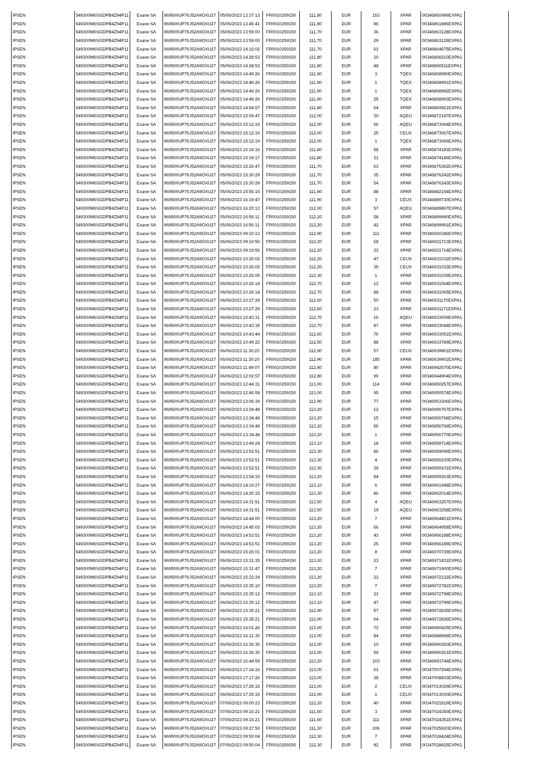| IPSEN | 549300M6SGDPB4Z94P11 | Exane SA | 969500UP76J52A9OXU27 | 05/06/2023 13:37:13 | FR0010259150 | 111,80 | EUR | 153 | XPAR | 00346860999EXPA1 | |
| IPSEN | 549300M6SGDPB4Z94P11 | Exane SA | 969500UP76J52A9OXU27 | 05/06/2023 13:45:41 | FR0010259150 | 111,80 | EUR | 86 | XPAR | 00346861886EXPA1 | |
| IPSEN | 549300M6SGDPB4Z94P11 | Exane SA | 969500UP76J52A9OXU27 | 05/06/2023 13:59:00 | FR0010259150 | 111,70 | EUR | 36 | XPAR | 00346863128EXPA1 | |
| IPSEN | 549300M6SGDPB4Z94P11 | Exane SA | 969500UP76J52A9OXU27 | 05/06/2023 13:59:00 | FR0010259150 | 111,70 | EUR | 29 | XPAR | 00346863129EXPA1 | |
| IPSEN | 549300M6SGDPB4Z94P11 | Exane SA | 969500UP76J52A9OXU27 | 05/06/2023 14:16:02 | FR0010259150 | 111,70 | EUR | 61 | XPAR | 00346864675EXPA1 | |
| IPSEN | 549300M6SGDPB4Z94P11 | Exane SA | 969500UP76J52A9OXU27 | 05/06/2023 14:28:53 | FR0010259150 | 111,80 | EUR | 10 | XPAR | 00346866510EXPA1 | |
| IPSEN | 549300M6SGDPB4Z94P11 | Exane SA | 969500UP76J52A9OXU27 | 05/06/2023 14:28:53 | FR0010259150 | 111,80 | EUR | 48 | XPAR | 00346866511EXPA1 | |
| IPSEN | 549300M6SGDPB4Z94P11 | Exane SA | 969500UP76J52A9OXU27 | 05/06/2023 14:49:26 | FR0010259150 | 111,90 | EUR | 3 | TQEX | 00346868990EXPA1 | |
| IPSEN | 549300M6SGDPB4Z94P11 | Exane SA | 969500UP76J52A9OXU27 | 05/06/2023 14:49:26 | FR0010259150 | 111,90 | EUR | 1 | TQEX | 00346868991EXPA1 | |
| IPSEN | 549300M6SGDPB4Z94P11 | Exane SA | 969500UP76J52A9OXU27 | 05/06/2023 14:49:26 | FR0010259150 | 111,90 | EUR | 1 | TQEX | 00346868992EXPA1 | |
| IPSEN | 549300M6SGDPB4Z94P11 | Exane SA | 969500UP76J52A9OXU27 | 05/06/2023 14:49:26 | FR0010259150 | 111,90 | EUR | 25 | TQEX | 00346868993EXPA1 | |
| IPSEN | 549300M6SGDPB4Z94P11 | Exane SA | 969500UP76J52A9OXU27 | 05/06/2023 14:54:57 | FR0010259150 | 111,80 | EUR | 64 | XPAR | 00346869921EXPA1 | |
| IPSEN | 549300M6SGDPB4Z94P11 | Exane SA | 969500UP76J52A9OXU27 | 05/06/2023 15:06:47 | FR0010259150 | 112,00 | EUR | 30 | AQEU | 00346872187EXPA1 | |
| IPSEN | 549300M6SGDPB4Z94P11 | Exane SA | 969500UP76J52A9OXU27 | 05/06/2023 15:12:19 | FR0010259150 | 112,00 | EUR | 66 | AQEU | 00346873068EXPA1 | |
| IPSEN | 549300M6SGDPB4Z94P11 | Exane SA | 969500UP76J52A9OXU27 | 05/06/2023 15:12:19 | FR0010259150 | 112,00 | EUR | 25 | CEUX | 00346873067EXPA1 | |
| IPSEN | 549300M6SGDPB4Z94P11 | Exane SA | 969500UP76J52A9OXU27 | 05/06/2023 15:12:19 | FR0010259150 | 112,00 | EUR | 1 | TQEX | 00346873066EXPA1 | |
| IPSEN | 549300M6SGDPB4Z94P11 | Exane SA | 969500UP76J52A9OXU27 | 05/06/2023 15:19:16 | FR0010259150 | 111,80 | EUR | 58 | XPAR | 00346874183EXPA1 | |
| IPSEN | 549300M6SGDPB4Z94P11 | Exane SA | 969500UP76J52A9OXU27 | 05/06/2023 15:19:17 | FR0010259150 | 111,80 | EUR | 21 | XPAR | 00346874186EXPA1 | |
| IPSEN | 549300M6SGDPB4Z94P11 | Exane SA | 969500UP76J52A9OXU27 | 05/06/2023 15:26:47 | FR0010259150 | 111,70 | EUR | 63 | XPAR | 00346875362EXPA1 | |
| IPSEN | 549300M6SGDPB4Z94P11 | Exane SA | 969500UP76J52A9OXU27 | 05/06/2023 15:30:29 | FR0010259150 | 111,70 | EUR | 35 | XPAR | 00346876242EXPA1 | |
| IPSEN | 549300M6SGDPB4Z94P11 | Exane SA | 969500UP76J52A9OXU27 | 05/06/2023 15:30:29 | FR0010259150 | 111,70 | EUR | 54 | XPAR | 00346876243EXPA1 | |
| IPSEN | 549300M6SGDPB4Z94P11 | Exane SA | 969500UP76J52A9OXU27 | 05/06/2023 15:56:15 | FR0010259150 | 111,80 | EUR | 88 | XPAR | 00346882154EXPA1 | |
| IPSEN | 549300M6SGDPB4Z94P11 | Exane SA | 969500UP76J52A9OXU27 | 05/06/2023 16:19:47 | FR0010259150 | 111,90 | EUR | 3 | CEUX | 00346889730EXPA1 | |
| IPSEN | 549300M6SGDPB4Z94P11 | Exane SA | 969500UP76J52A9OXU27 | 05/06/2023 16:20:13 | FR0010259150 | 112,00 | EUR | 57 | AQEU | 00346889897EXPA1 | |
| IPSEN | 549300M6SGDPB4Z94P11 | Exane SA | 969500UP76J52A9OXU27 | 05/06/2023 16:56:11 | FR0010259150 | 112,20 | EUR | 58 | XPAR | 00346899990EXPA1 | |
| IPSEN | 549300M6SGDPB4Z94P11 | Exane SA | 969500UP76J52A9OXU27 | 05/06/2023 16:56:11 | FR0010259150 | 112,20 | EUR | 42 | XPAR | 00346899991EXPA1 | |
| IPSEN | 549300M6SGDPB4Z94P11 | Exane SA | 969500UP76J52A9OXU27 | 06/06/2023 09:10:13 | FR0010259150 | 112,90 | EUR | 111 | XPAR | 00346920346EXPA1 | |
| IPSEN | 549300M6SGDPB4Z94P11 | Exane SA | 969500UP76J52A9OXU27 | 06/06/2023 09:19:56 | FR0010259150 | 112,20 | EUR | 68 | XPAR | 00346921713EXPA1 | |
| IPSEN | 549300M6SGDPB4Z94P11 | Exane SA | 969500UP76J52A9OXU27 | 06/06/2023 09:19:56 | FR0010259150 | 112,20 | EUR | 33 | XPAR | 00346921714EXPA1 | |
| IPSEN | 549300M6SGDPB4Z94P11 | Exane SA | 969500UP76J52A9OXU27 | 06/06/2023 10:26:02 | FR0010259150 | 112,20 | EUR | 47 | CEUX | 00346931032EXPA1 | |
| IPSEN | 549300M6SGDPB4Z94P11 | Exane SA | 969500UP76J52A9OXU27 | 06/06/2023 10:26:02 | FR0010259150 | 112,20 | EUR | 35 | CEUX | 00346931033EXPA1 | |
| IPSEN | 549300M6SGDPB4Z94P11 | Exane SA | 969500UP76J52A9OXU27 | 06/06/2023 10:26:05 | FR0010259150 | 112,30 | EUR | 1 | XPAR | 00346931039EXPA1 | |
| IPSEN | 549300M6SGDPB4Z94P11 | Exane SA | 969500UP76J52A9OXU27 | 06/06/2023 10:26:14 | FR0010259150 | 112,70 | EUR | 12 | XPAR | 00346931064EXPA1 | |
| IPSEN | 549300M6SGDPB4Z94P11 | Exane SA | 969500UP76J52A9OXU27 | 06/06/2023 10:26:14 | FR0010259150 | 112,70 | EUR | 88 | XPAR | 00346931065EXPA1 | |
| IPSEN | 549300M6SGDPB4Z94P11 | Exane SA | 969500UP76J52A9OXU27 | 06/06/2023 10:27:29 | FR0010259150 | 112,60 | EUR | 50 | XPAR | 00346931170EXPA1 | |
| IPSEN | 549300M6SGDPB4Z94P11 | Exane SA | 969500UP76J52A9OXU27 | 06/06/2023 10:27:29 | FR0010259150 | 112,60 | EUR | 23 | XPAR | 00346931171EXPA1 | |
| IPSEN | 549300M6SGDPB4Z94P11 | Exane SA | 969500UP76J52A9OXU27 | 06/06/2023 10:43:31 | FR0010259150 | 112,70 | EUR | 16 | AQEU | 00346933009EXPA1 | |
| IPSEN | 549300M6SGDPB4Z94P11 | Exane SA | 969500UP76J52A9OXU27 | 06/06/2023 10:43:35 | FR0010259150 | 112,70 | EUR | 87 | XPAR | 00346933044EXPA1 | |
| IPSEN | 549300M6SGDPB4Z94P11 | Exane SA | 969500UP76J52A9OXU27 | 06/06/2023 10:43:44 | FR0010259150 | 112,60 | EUR | 76 | XPAR | 00346933051EXPA1 | |
| IPSEN | 549300M6SGDPB4Z94P11 | Exane SA | 969500UP76J52A9OXU27 | 06/06/2023 10:49:22 | FR0010259150 | 112,50 | EUR | 88 | XPAR | 00346933789EXPA1 | |
| IPSEN | 549300M6SGDPB4Z94P11 | Exane SA | 969500UP76J52A9OXU27 | 06/06/2023 11:30:20 | FR0010259150 | 112,90 | EUR | 57 | CEUX | 00346939901EXPA1 | |
| IPSEN | 549300M6SGDPB4Z94P11 | Exane SA | 969500UP76J52A9OXU27 | 06/06/2023 11:30:20 | FR0010259150 | 112,90 | EUR | 185 | XPAR | 00346939902EXPA1 | |
| IPSEN | 549300M6SGDPB4Z94P11 | Exane SA | 969500UP76J52A9OXU27 | 06/06/2023 11:49:07 | FR0010259150 | 112,80 | EUR | 80 | XPAR | 00346942670EXPA1 | |
| IPSEN | 549300M6SGDPB4Z94P11 | Exane SA | 969500UP76J52A9OXU27 | 06/06/2023 12:02:57 | FR0010259150 | 112,80 | EUR | 99 | XPAR | 00346944904EXPA1 | |
| IPSEN | 549300M6SGDPB4Z94P11 | Exane SA | 969500UP76J52A9OXU27 | 06/06/2023 12:44:31 | FR0010259150 | 113,00 | EUR | 114 | XPAR | 00346950257EXPA1 | |
| IPSEN | 549300M6SGDPB4Z94P11 | Exane SA | 969500UP76J52A9OXU27 | 06/06/2023 12:46:58 | FR0010259150 | 113,00 | EUR | 95 | XPAR | 00346950574EXPA1 | |
| IPSEN | 549300M6SGDPB4Z94P11 | Exane SA | 969500UP76J52A9OXU27 | 06/06/2023 13:06:39 | FR0010259150 | 112,90 | EUR | 77 | XPAR | 00346953306EXPA1 | |
| IPSEN | 549300M6SGDPB4Z94P11 | Exane SA | 969500UP76J52A9OXU27 | 06/06/2023 13:34:48 | FR0010259150 | 113,20 | EUR | 12 | XPAR | 00346956767EXPA1 | |
| IPSEN | 549300M6SGDPB4Z94P11 | Exane SA | 969500UP76J52A9OXU27 | 06/06/2023 13:34:48 | FR0010259150 | 113,20 | EUR | 15 | XPAR | 00346956768EXPA1 | |
| IPSEN | 549300M6SGDPB4Z94P11 | Exane SA | 969500UP76J52A9OXU27 | 06/06/2023 13:34:48 | FR0010259150 | 113,20 | EUR | 56 | XPAR | 00346956769EXPA1 | |
| IPSEN | 549300M6SGDPB4Z94P11 | Exane SA | 969500UP76J52A9OXU27 | 06/06/2023 13:34:48 | FR0010259150 | 113,20 | EUR | 1 | XPAR | 00346956770EXPA1 | |
| IPSEN | 549300M6SGDPB4Z94P11 | Exane SA | 969500UP76J52A9OXU27 | 06/06/2023 13:49:24 | FR0010259150 | 113,10 | EUR | 18 | XPAR | 00346958714EXPA1 | |
| IPSEN | 549300M6SGDPB4Z94P11 | Exane SA | 969500UP76J52A9OXU27 | 06/06/2023 13:52:51 | FR0010259150 | 113,30 | EUR | 86 | XPAR | 00346959099EXPA1 | |
| IPSEN | 549300M6SGDPB4Z94P11 | Exane SA | 969500UP76J52A9OXU27 | 06/06/2023 13:52:51 | FR0010259150 | 113,30 | EUR | 4 | XPAR | 00346959100EXPA1 | |
| IPSEN | 549300M6SGDPB4Z94P11 | Exane SA | 969500UP76J52A9OXU27 | 06/06/2023 13:52:51 | FR0010259150 | 113,30 | EUR | 39 | XPAR | 00346959101EXPA1 | |
| IPSEN | 549300M6SGDPB4Z94P11 | Exane SA | 969500UP76J52A9OXU27 | 06/06/2023 13:54:15 | FR0010259150 | 113,20 | EUR | 84 | XPAR | 00346959263EXPA1 | |
| IPSEN | 549300M6SGDPB4Z94P11 | Exane SA | 969500UP76J52A9OXU27 | 06/06/2023 14:19:27 | FR0010259150 | 113,10 | EUR | 6 | XPAR | 00346961948EXPA1 | |
| IPSEN | 549300M6SGDPB4Z94P11 | Exane SA | 969500UP76J52A9OXU27 | 06/06/2023 14:20:15 | FR0010259150 | 113,30 | EUR | 86 | XPAR | 00346962014EXPA1 | |
| IPSEN | 549300M6SGDPB4Z94P11 | Exane SA | 969500UP76J52A9OXU27 | 06/06/2023 14:31:51 | FR0010259150 | 113,50 | EUR | 4 | AQEU | 00346963257EXPA1 | |
| IPSEN | 549300M6SGDPB4Z94P11 | Exane SA | 969500UP76J52A9OXU27 | 06/06/2023 14:31:51 | FR0010259150 | 113,50 | EUR | 19 | AQEU | 00346963258EXPA1 | |
| IPSEN | 549300M6SGDPB4Z94P11 | Exane SA | 969500UP76J52A9OXU27 | 06/06/2023 14:44:00 | FR0010259150 | 113,20 | EUR | 7 | XPAR | 00346964801EXPA1 | |
| IPSEN | 549300M6SGDPB4Z94P11 | Exane SA | 969500UP76J52A9OXU27 | 06/06/2023 14:45:03 | FR0010259150 | 113,20 | EUR | 66 | XPAR | 00346964958EXPA1 | |
| IPSEN | 549300M6SGDPB4Z94P11 | Exane SA | 969500UP76J52A9OXU27 | 06/06/2023 14:53:51 | FR0010259150 | 113,20 | EUR | 43 | XPAR | 00346966188EXPA1 | |
| IPSEN | 549300M6SGDPB4Z94P11 | Exane SA | 969500UP76J52A9OXU27 | 06/06/2023 14:53:51 | FR0010259150 | 113,20 | EUR | 25 | XPAR | 00346966189EXPA1 | |
| IPSEN | 549300M6SGDPB4Z94P11 | Exane SA | 969500UP76J52A9OXU27 | 06/06/2023 15:26:01 | FR0010259150 | 113,20 | EUR | 8 | XPAR | 00346970739EXPA1 | |
| IPSEN | 549300M6SGDPB4Z94P11 | Exane SA | 969500UP76J52A9OXU27 | 06/06/2023 15:31:35 | FR0010259150 | 113,20 | EUR | 23 | XPAR | 00346971831EXPA1 | |
| IPSEN | 549300M6SGDPB4Z94P11 | Exane SA | 969500UP76J52A9OXU27 | 06/06/2023 15:31:47 | FR0010259150 | 113,20 | EUR | 7 | XPAR | 00346971900EXPA1 | |
| IPSEN | 549300M6SGDPB4Z94P11 | Exane SA | 969500UP76J52A9OXU27 | 06/06/2023 15:32:24 | FR0010259150 | 113,20 | EUR | 23 | XPAR | 00346972132EXPA1 | |
| IPSEN | 549300M6SGDPB4Z94P11 | Exane SA | 969500UP76J52A9OXU27 | 06/06/2023 15:35:10 | FR0010259150 | 113,20 | EUR | 7 | XPAR | 00346972781EXPA1 | |
| IPSEN | 549300M6SGDPB4Z94P11 | Exane SA | 969500UP76J52A9OXU27 | 06/06/2023 15:35:12 | FR0010259150 | 113,10 | EUR | 21 | XPAR | 00346972798EXPA1 | |
| IPSEN | 549300M6SGDPB4Z94P11 | Exane SA | 969500UP76J52A9OXU27 | 06/06/2023 15:35:12 | FR0010259150 | 113,10 | EUR | 47 | XPAR | 00346972799EXPA1 | |
| IPSEN | 549300M6SGDPB4Z94P11 | Exane SA | 969500UP76J52A9OXU27 | 06/06/2023 15:35:21 | FR0010259150 | 112,90 | EUR | 57 | XPAR | 00346972835EXPA1 | |
| IPSEN | 549300M6SGDPB4Z94P11 | Exane SA | 969500UP76J52A9OXU27 | 06/06/2023 15:35:21 | FR0010259150 | 112,90 | EUR | 64 | XPAR | 00346972836EXPA1 | |
| IPSEN | 549300M6SGDPB4Z94P11 | Exane SA | 969500UP76J52A9OXU27 | 06/06/2023 16:01:26 | FR0010259150 | 113,00 | EUR | 72 | XPAR | 00346980425EXPA1 | |
| IPSEN | 549300M6SGDPB4Z94P11 | Exane SA | 969500UP76J52A9OXU27 | 06/06/2023 16:31:30 | FR0010259150 | 113,00 | EUR | 84 | XPAR | 00346988958EXPA1 | |
| IPSEN | 549300M6SGDPB4Z94P11 | Exane SA | 969500UP76J52A9OXU27 | 06/06/2023 16:36:30 | FR0010259150 | 113,00 | EUR | 10 | XPAR | 00346990260EXPA1 | |
| IPSEN | 549300M6SGDPB4Z94P11 | Exane SA | 969500UP76J52A9OXU27 | 06/06/2023 16:36:30 | FR0010259150 | 113,00 | EUR | 59 | XPAR | 00346990261EXPA1 | |
| IPSEN | 549300M6SGDPB4Z94P11 | Exane SA | 969500UP76J52A9OXU27 | 06/06/2023 16:44:59 | FR0010259150 | 113,20 | EUR | 103 | XPAR | 00346993744EXPA1 | |
| IPSEN | 549300M6SGDPB4Z94P11 | Exane SA | 969500UP76J52A9OXU27 | 06/06/2023 17:14:16 | FR0010259150 | 113,00 | EUR | 61 | XPAR | 00347007294EXPA1 | |
| IPSEN | 549300M6SGDPB4Z94P11 | Exane SA | 969500UP76J52A9OXU27 | 06/06/2023 17:17:26 | FR0010259150 | 113,00 | EUR | 38 | XPAR | 00347008833EXPA1 | |
| IPSEN | 549300M6SGDPB4Z94P11 | Exane SA | 969500UP76J52A9OXU27 | 06/06/2023 17:25:15 | FR0010259150 | 113,00 | EUR | 2 | CEUX | 00347013029EXPA1 | |
| IPSEN | 549300M6SGDPB4Z94P11 | Exane SA | 969500UP76J52A9OXU27 | 06/06/2023 17:25:15 | FR0010259150 | 113,00 | EUR | 1 | CEUX | 00347013030EXPA1 | |
| IPSEN | 549300M6SGDPB4Z94P11 | Exane SA | 969500UP76J52A9OXU27 | 07/06/2023 09:00:23 | FR0010259150 | 112,20 | EUR | 40 | XPAR | 00347021819EXPA1 | |
| IPSEN | 549300M6SGDPB4Z94P11 | Exane SA | 969500UP76J52A9OXU27 | 07/06/2023 09:16:21 | FR0010259150 | 111,60 | EUR | 3 | XPAR | 00347024350EXPA1 | |
| IPSEN | 549300M6SGDPB4Z94P11 | Exane SA | 969500UP76J52A9OXU27 | 07/06/2023 09:16:21 | FR0010259150 | 111,60 | EUR | 111 | XPAR | 00347024351EXPA1 | |
| IPSEN | 549300M6SGDPB4Z94P11 | Exane SA | 969500UP76J52A9OXU27 | 07/06/2023 09:27:50 | FR0010259150 | 111,30 | EUR | 106 | XPAR | 00347025920EXPA1 | |
| IPSEN | 549300M6SGDPB4Z94P11 | Exane SA | 969500UP76J52A9OXU27 | 07/06/2023 09:50:04 | FR0010259150 | 112,30 | EUR | 7 | XPAR | 00347028424EXPA1 | |
| IPSEN | 549300M6SGDPB4Z94P11 | Exane SA | 969500UP76J52A9OXU27 | 07/06/2023 09:50:04 | FR0010259150 | 112,30 | EUR | 82 | XPAR | 00347028425EXPA1 | |